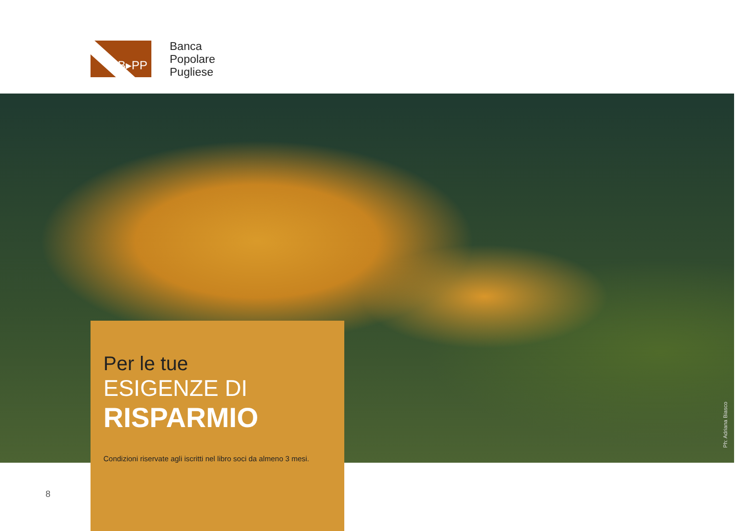B▸PP
Banca
Popolare
Pugliese
Ph: Adriana Biasco
Per le tue
ESIGENZE DI
RISPARMIO
Condizioni riservate agli iscritti nel libro soci da almeno 3 mesi.
8